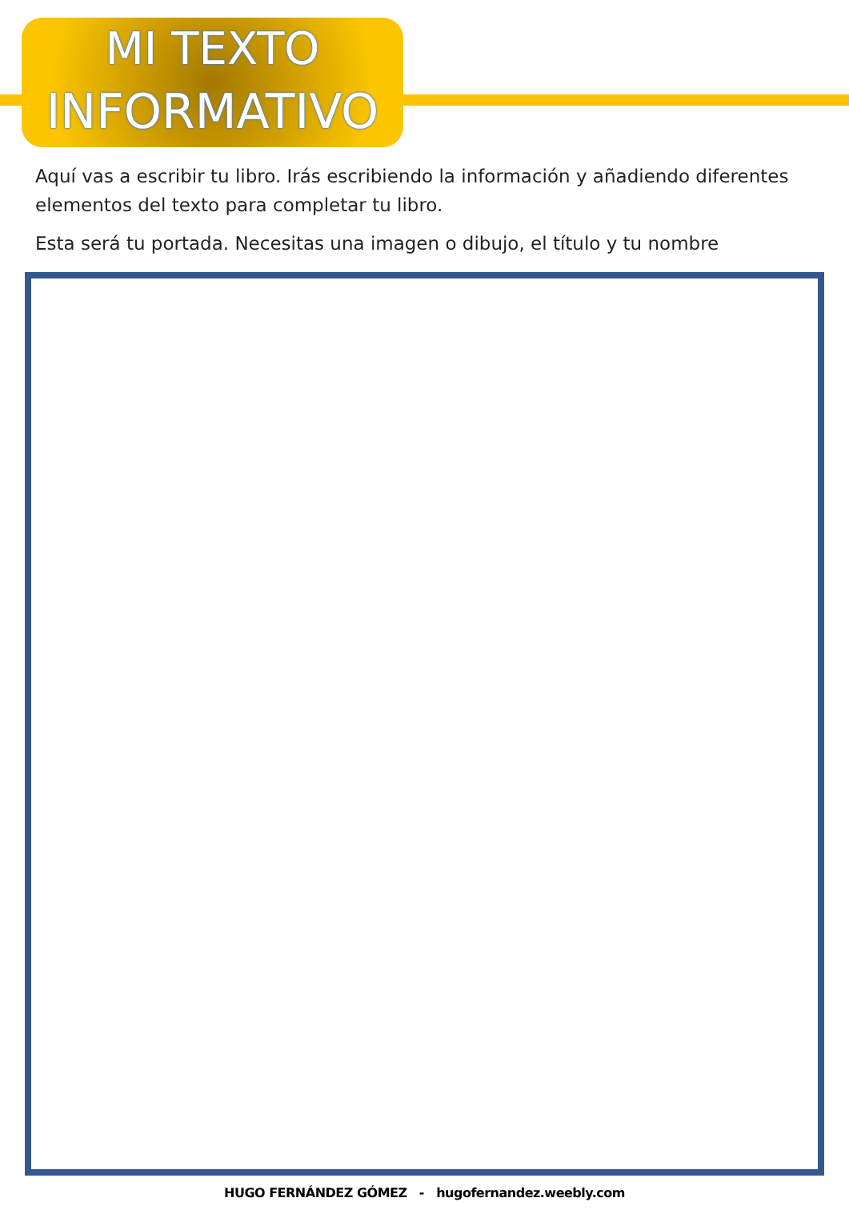MI TEXTO
INFORMATIVO
Aquí vas a escribir tu libro. Irás escribiendo la información y añadiendo diferentes elementos del texto para completar tu libro.
Esta será tu portada. Necesitas una imagen o dibujo, el título y tu nombre
HUGO FERNÁNDEZ GÓMEZ - hugofernandez.weebly.com